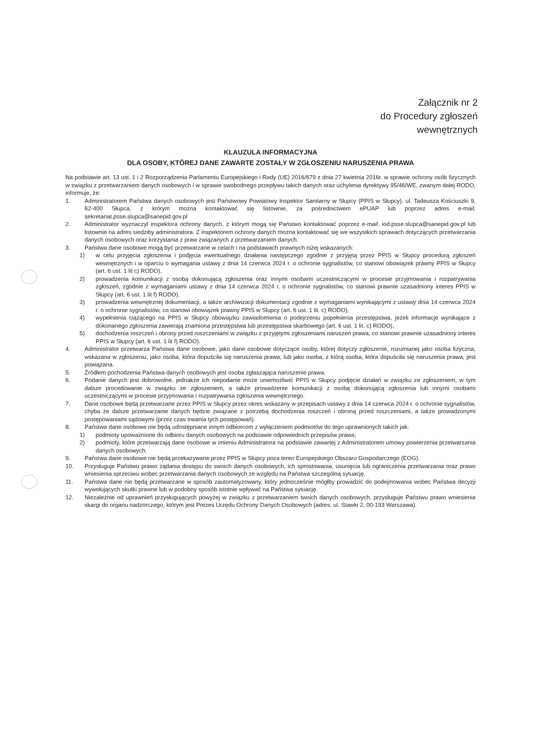Załącznik nr 2
do Procedury zgłoszeń
wewnętrznych
KLAUZULA INFORMACYJNA
DLA OSOBY, KTÓREJ DANE ZAWARTE ZOSTAŁY W ZGŁOSZENIU NARUSZENIA PRAWA
Na podstawie art. 13 ust. 1 i 2 Rozporządzenia Parlamentu Europejskiego i Rady (UE) 2016/679 z dnia 27 kwietnia 2016r. w sprawie ochrony osób fizycznych w związku z przetwarzaniem danych osobowych i w sprawie swobodnego przepływu takich danych oraz uchylenia dyrektywy 95/46/WE, zwanym dalej RODO, informuje, że:
1. Administratorem Państwa danych osobowych jest Państwowy Powiatowy Inspektor Sanitarny w Słupcy (PPIS w Słupcy), ul. Tadeusza Kościuszki 9, 62-400 Słupca, z którym można kontaktować się listownie, za pośrednictwem ePUAP lub poprzez adres e-mail: sekretariat.psse.slupca@sanepid.gov.pl
2. Administrator wyznaczył inspektora ochrony danych, z którym mogą się Państwo kontaktować poprzez e-mail: iod.psse.slupca@sanepid.gov.pl lub listownie na adres siedziby administratora. Z inspektorem ochrony danych można kontaktować się we wszystkich sprawach dotyczących przetwarzania danych osobowych oraz korzystania z praw związanych z przetwarzaniem danych.
3. Państwa dane osobowe mogą być przetwarzane w celach i na podstawach prawnych niżej wskazanych:
1) w celu przyjęcia zgłoszenia i podjęcia ewentualnego działania następczego zgodnie z przyjętą przez PPIS w Słupcy procedurą zgłoszeń wewnętrznych i w oparciu o wymagania ustawy z dnia 14 czerwca 2024 r. o ochronie sygnalistów, co stanowi obowiązek prawny PPIS w Słupcy (art. 6 ust. 1 lit c) RODO),
2) prowadzenia komunikacji z osobą dokonującą zgłoszenia oraz innymi osobami uczestniczącymi w procesie przyjmowania i rozpatrywania zgłoszeń, zgodnie z wymaganiami ustawy z dnia 14 czerwca 2024 r. o ochronie sygnalistów, co stanowi prawnie uzasadniony interes PPIS w Słupcy (art. 6 ust. 1 lit f) RODO),
3) prowadzenia wewnętrznej dokumentacji, a także archiwizacji dokumentacji zgodnie z wymaganiami wynikającymi z ustawy dnia 14 czerwca 2024 r. o ochronie sygnalistów, co stanowi obowiązek prawny PPIS w Słupcy (art. 6 ust. 1 lit. c) RODO),
4) wypełnienia ciążącego na PPIS w Słupcy obowiązku zawiadomienia o podejrzeniu popełnienia przestępstwa, jeżeli informacje wynikające z dokonanego zgłoszenia zawierają znamiona przestępstwa lub przestępstwa skarbowego (art. 6 ust. 1 lit. c) RODO),
5) dochodzenia roszczeń i obrony przed roszczeniami w związku z przyjętymi zgłoszeniami naruszeń prawa, co stanowi prawnie uzasadniony interes PPIS w Słupcy (art. 6 ust. 1 lit f) RODO).
4. Administrator przetwarza Państwa dane osobowe, jako dane osobowe dotyczące osoby, której dotyczy zgłoszenie, rozumianej jako osoba fizyczna, wskazana w zgłoszeniu, jako osoba, która dopuściła się naruszenia prawa, lub jako osoba, z którą osoba, która dopuściła się naruszenia prawa, jest powiązana.
5. Źródłem pochodzenia Państwa danych osobowych jest osoba zgłaszająca naruszenie prawa.
6. Podanie danych jest dobrowolne, jednakże ich niepodanie może uniemożliwić PPIS w Słupcy podjęcie działań w związku ze zgłoszeniem, w tym dalsze procedowanie w związku ze zgłoszeniem, a także prowadzenie komunikacji z osobą dokonującą zgłoszenia lub innymi osobami uczestniczącymi w procesie przyjmowania i rozpatrywania zgłoszenia wewnętrznego.
7. Dane osobowe będą przetwarzane przez PPIS w Słupcy przez okres wskazany w przepisach ustawy z dnia 14 czerwca 2024 r. o ochronie sygnalistów, chyba że dalsze przetwarzanie danych będzie związane z potrzebą dochodzenia roszczeń i obroną przed roszczeniami, a także prowadzonymi postępowaniami sądowymi (przez czas trwania tych postępowań).
8. Państwa dane osobowe nie będą udostępniane innym odbiorcom z wyłączeniem podmiotów do tego uprawnionych takich jak:
1) podmioty upoważnione do odbioru danych osobowych na podstawie odpowiednich przepisów prawa;
2) podmioty, które przetwarzają dane osobowe w imieniu Administratora na podstawie zawartej z Administratorem umowy powierzenia przetwarzania danych osobowych.
9. Państwa dane osobowe nie będą przekazywane przez PPIS w Słupcy poza teren Europejskiego Obszaru Gospodarczego (EOG).
10. Przysługuje Państwu prawo żądania dostępu do swoich danych osobowych, ich sprostowania, usunięcia lub ograniczenia przetwarzania oraz prawo wniesienia sprzeciwu wobec przetwarzania danych osobowych ze względu na Państwa szczególną sytuację.
11. Państwa dane nie będą przetwarzane w sposób zautomatyzowany, który jednocześnie mógłby prowadzić do podejmowania wobec Państwa decyzji wywołujących skutki prawne lub w podobny sposób istotnie wpływać na Państwa sytuację.
12. Niezależnie od uprawnień przysługujących powyżej w związku z przetwarzaniem twoich danych osobowych, przysługuje Państwu prawo wniesienia skargi do organu nadzorczego, którym jest Prezes Urzędu Ochrony Danych Osobowych (adres: ul. Stawki 2, 00-193 Warszawa).